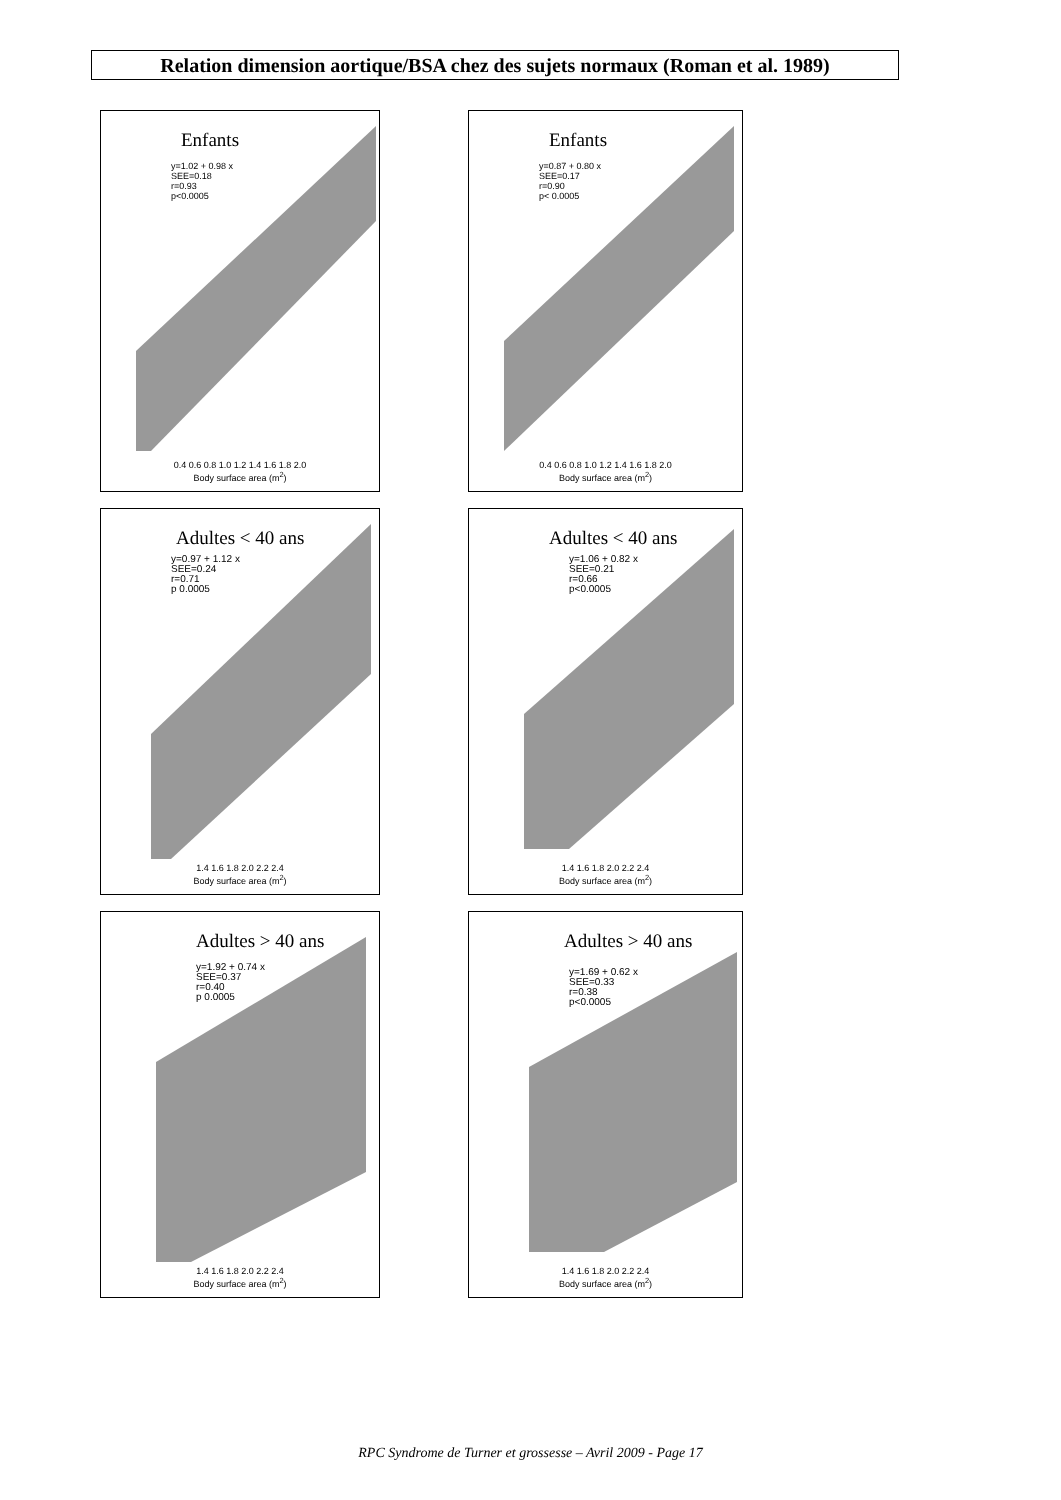Relation dimension aortique/BSA chez des sujets normaux (Roman et al. 1989)
Enfants
y=1.02 + 0.98 x
SEE=0.18
r=0.93
p<0.0005
0.4 0.6 0.8 1.0 1.2 1.4 1.6 1.8 2.0
Body surface area (m<sup>2</sup>)
Enfants
y=0.87 + 0.80 x
SEE=0.17
r=0.90
p< 0.0005
0.4 0.6 0.8 1.0 1.2 1.4 1.6 1.8 2.0
Body surface area (m<sup>2</sup>)
Adultes < 40 ans
y=0.97 + 1.12 x
SEE=0.24
r=0.71
p 0.0005
1.4 1.6 1.8 2.0 2.2 2.4
Body surface area (m<sup>2</sup>)
Adultes < 40 ans
y=1.06 + 0.82 x
SEE=0.21
r=0.66
p<0.0005
1.4 1.6 1.8 2.0 2.2 2.4
Body surface area (m<sup>2</sup>)
Adultes > 40 ans
y=1.92 + 0.74 x
SEE=0.37
r=0.40
p 0.0005
1.4 1.6 1.8 2.0 2.2 2.4
Body surface area (m<sup>2</sup>)
Adultes > 40 ans
y=1.69 + 0.62 x
SEE=0.33
r=0.38
p<0.0005
1.4 1.6 1.8 2.0 2.2 2.4
Body surface area (m<sup>2</sup>)
RPC Syndrome de Turner et grossesse – Avril 2009 - Page 17